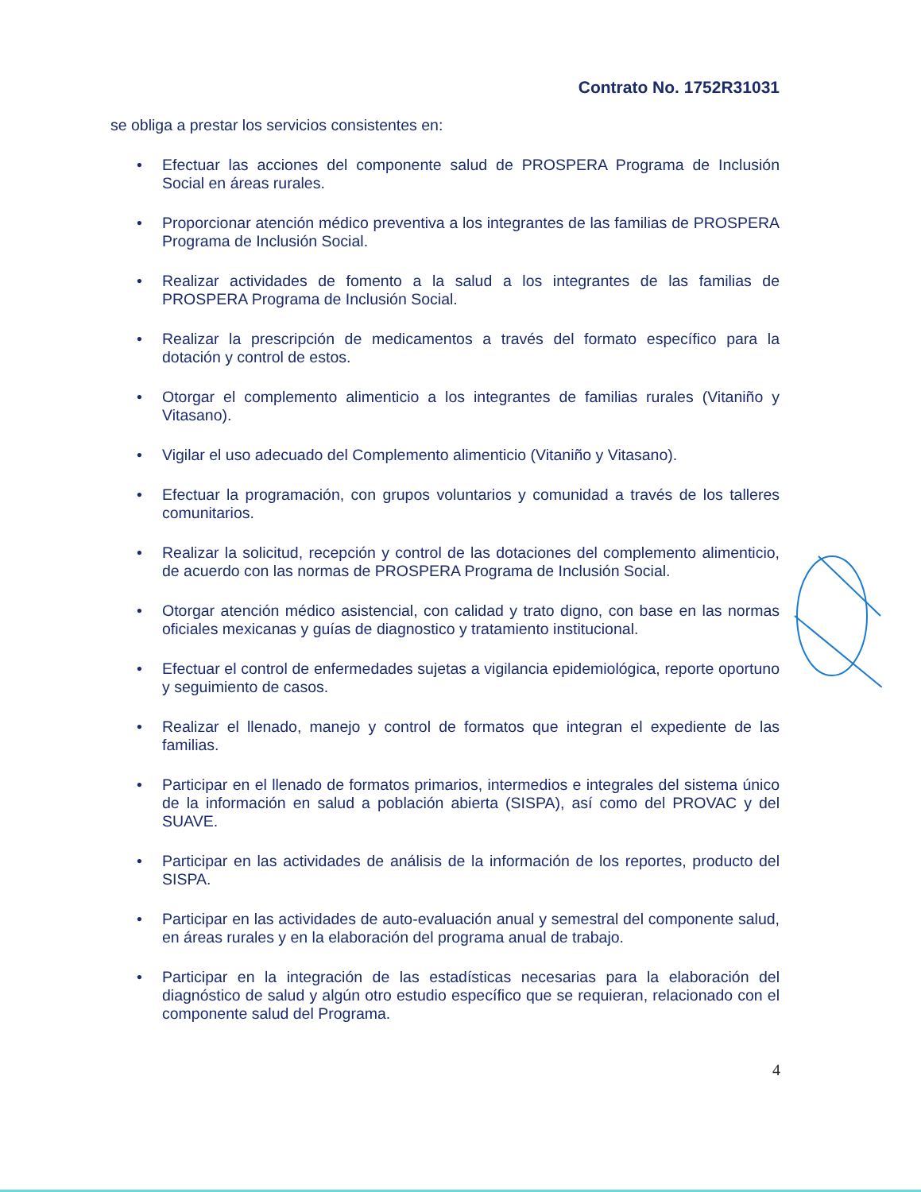Contrato No. 1752R31031
se obliga a prestar los servicios consistentes en:
• Efectuar las acciones del componente salud de PROSPERA Programa de Inclusión Social en áreas rurales.
• Proporcionar atención médico preventiva a los integrantes de las familias de PROSPERA Programa de Inclusión Social.
• Realizar actividades de fomento a la salud a los integrantes de las familias de PROSPERA Programa de Inclusión Social.
• Realizar la prescripción de medicamentos a través del formato específico para la dotación y control de estos.
• Otorgar el complemento alimenticio a los integrantes de familias rurales (Vitaniño y Vitasano).
• Vigilar el uso adecuado del Complemento alimenticio (Vitaniño y Vitasano).
• Efectuar la programación, con grupos voluntarios y comunidad a través de los talleres comunitarios.
• Realizar la solicitud, recepción y control de las dotaciones del complemento alimenticio, de acuerdo con las normas de PROSPERA Programa de Inclusión Social.
• Otorgar atención médico asistencial, con calidad y trato digno, con base en las normas oficiales mexicanas y guías de diagnostico y tratamiento institucional.
• Efectuar el control de enfermedades sujetas a vigilancia epidemiológica, reporte oportuno y seguimiento de casos.
• Realizar el llenado, manejo y control de formatos que integran el expediente de las familias.
• Participar en el llenado de formatos primarios, intermedios e integrales del sistema único de la información en salud a población abierta (SISPA), así como del PROVAC y del SUAVE.
• Participar en las actividades de análisis de la información de los reportes, producto del SISPA.
• Participar en las actividades de auto-evaluación anual y semestral del componente salud, en áreas rurales y en la elaboración del programa anual de trabajo.
• Participar en la integración de las estadísticas necesarias para la elaboración del diagnóstico de salud y algún otro estudio específico que se requieran, relacionado con el componente salud del Programa.
4